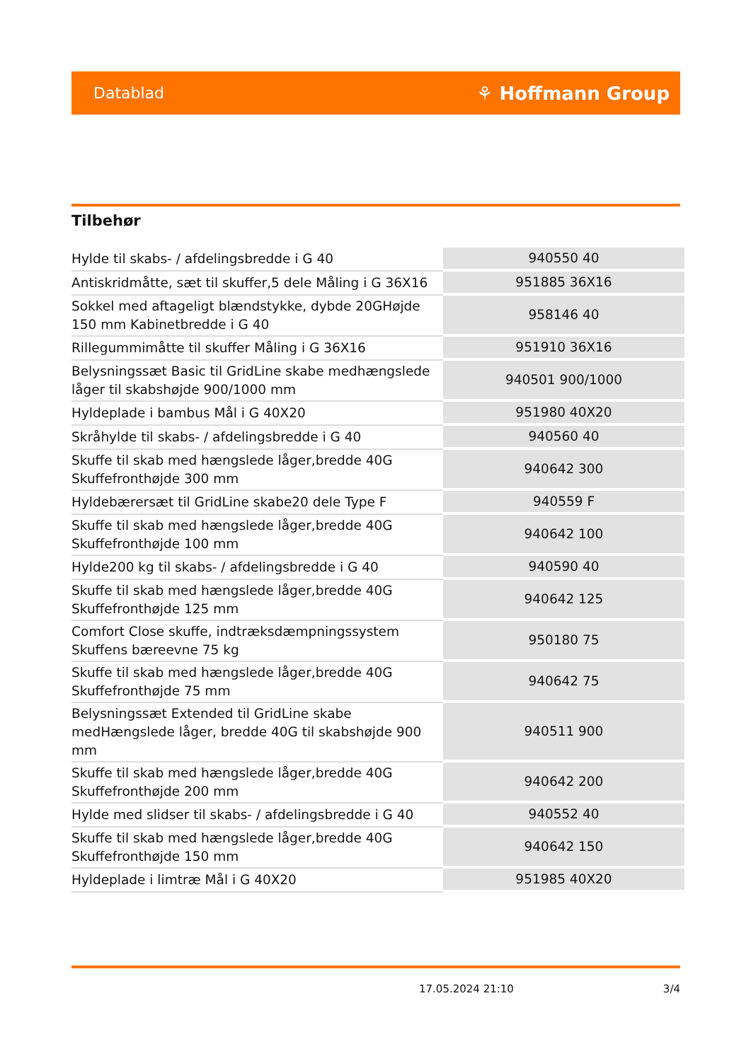Datablad ⚘ Hoffmann Group
Tilbehør
| Hylde til skabs- / afdelingsbredde i G 40 | 940550 40 |
| Antiskridmåtte, sæt til skuffer,5 dele Måling i G 36X16 | 951885 36X16 |
| Sokkel med aftageligt blændstykke, dybde 20GHøjde 150 mm Kabinetbredde i G 40 | 958146 40 |
| Rillegummimåtte til skuffer Måling i G 36X16 | 951910 36X16 |
| Belysningssæt Basic til GridLine skabe medhængslede låger til skabshøjde 900/1000 mm | 940501 900/1000 |
| Hyldeplade i bambus Mål i G 40X20 | 951980 40X20 |
| Skråhylde til skabs- / afdelingsbredde i G 40 | 940560 40 |
| Skuffe til skab med hængslede låger,bredde 40G Skuffefronthøjde 300 mm | 940642 300 |
| Hyldebærersæt til GridLine skabe20 dele Type F | 940559 F |
| Skuffe til skab med hængslede låger,bredde 40G Skuffefronthøjde 100 mm | 940642 100 |
| Hylde200 kg til skabs- / afdelingsbredde i G 40 | 940590 40 |
| Skuffe til skab med hængslede låger,bredde 40G Skuffefronthøjde 125 mm | 940642 125 |
| Comfort Close skuffe, indtræksdæmpningssystem Skuffens bæreevne 75 kg | 950180 75 |
| Skuffe til skab med hængslede låger,bredde 40G Skuffefronthøjde 75 mm | 940642 75 |
| Belysningssæt Extended til GridLine skabe medHængslede låger, bredde 40G til skabshøjde 900 mm | 940511 900 |
| Skuffe til skab med hængslede låger,bredde 40G Skuffefronthøjde 200 mm | 940642 200 |
| Hylde med slidser til skabs- / afdelingsbredde i G 40 | 940552 40 |
| Skuffe til skab med hængslede låger,bredde 40G Skuffefronthøjde 150 mm | 940642 150 |
| Hyldeplade i limtræ Mål i G 40X20 | 951985 40X20 |
17.05.2024 21:10 3/4